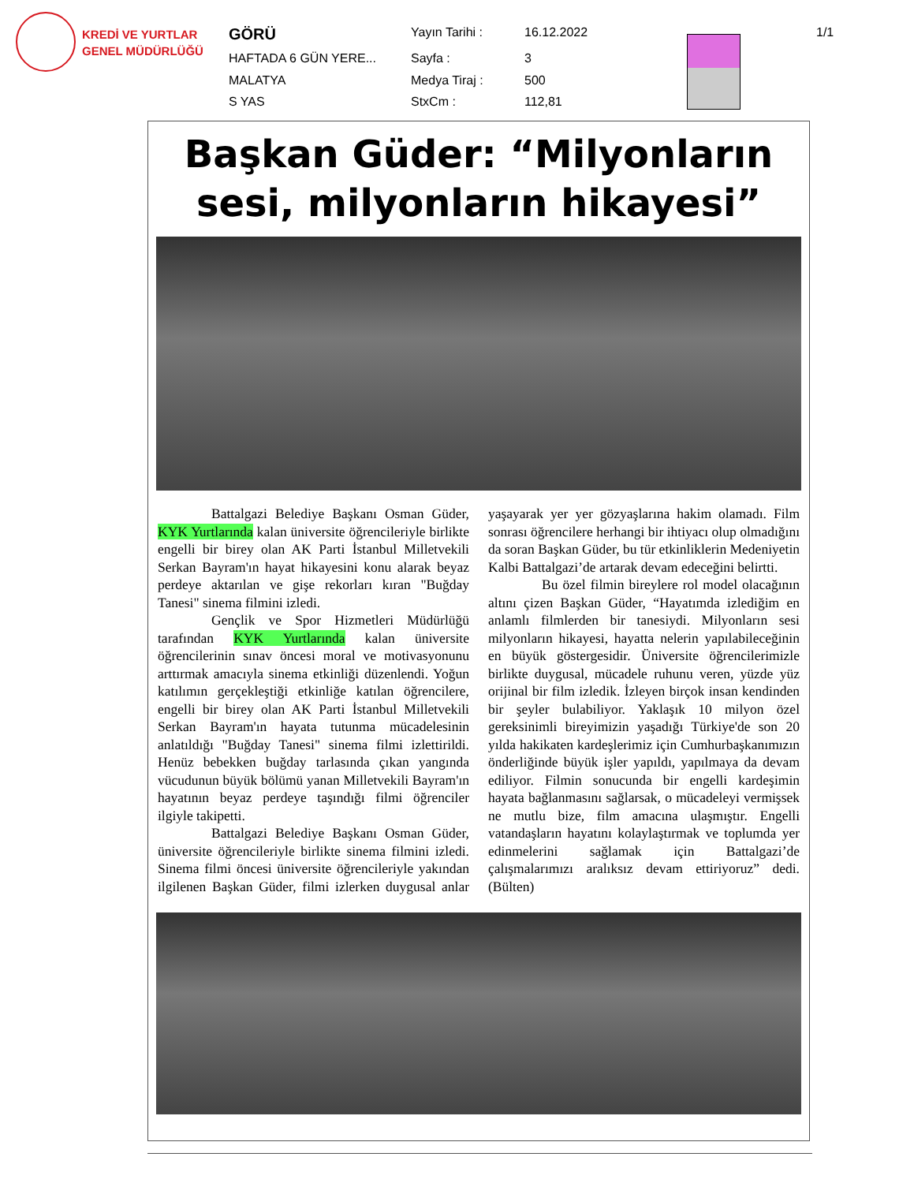KREDİ VE YURTLAR
GENEL MÜDÜRLÜĞÜ
| GÖRÜ | Yayın Tarihi : | 16.12.2022 | | 1/1 |
| HAFTADA 6 GÜN YERE... | Sayfa : | 3 | | |
| MALATYA | Medya Tiraj : | 500 | | |
| S YAS | StxCm : | 112,81 | | |
Başkan Güder: “Milyonların sesi, milyonların hikayesi”
Battalgazi Belediye Başkanı Osman Güder, KYK Yurtlarında kalan üniversite öğrencileriyle birlikte engelli bir birey olan AK Parti İstanbul Milletvekili Serkan Bayram'ın hayat hikayesini konu alarak beyaz perdeye aktarılan ve gişe rekorları kıran "Buğday Tanesi" sinema filmini izledi.
Gençlik ve Spor Hizmetleri Müdürlüğü tarafından KYK Yurtlarında kalan üniversite öğrencilerinin sınav öncesi moral ve motivasyonunu arttırmak amacıyla sinema etkinliği düzenlendi. Yoğun katılımın gerçekleştiği etkinliğe katılan öğrencilere, engelli bir birey olan AK Parti İstanbul Milletvekili Serkan Bayram'ın hayata tutunma mücadelesinin anlatıldığı "Buğday Tanesi" sinema filmi izlettirildi. Henüz bebekken buğday tarlasında çıkan yangında vücudunun büyük bölümü yanan Milletvekili Bayram'ın hayatının beyaz perdeye taşındığı filmi öğrenciler ilgiyle takipetti.
Battalgazi Belediye Başkanı Osman Güder, üniversite öğrencileriyle birlikte sinema filmini izledi. Sinema filmi öncesi üniversite öğrencileriyle yakından ilgilenen Başkan Güder, filmi izlerken duygusal anlar yaşayarak yer yer gözyaşlarına hakim olamadı. Film sonrası öğrencilere herhangi bir ihtiyacı olup olmadığını da soran Başkan Güder, bu tür etkinliklerin Medeniyetin Kalbi Battalgazi’de artarak devam edeceğini belirtti.
Bu özel filmin bireylere rol model olacağının altını çizen Başkan Güder, “Hayatımda izlediğim en anlamlı filmlerden bir tanesiydi. Milyonların sesi milyonların hikayesi, hayatta nelerin yapılabileceğinin en büyük göstergesidir. Üniversite öğrencilerimizle birlikte duygusal, mücadele ruhunu veren, yüzde yüz orijinal bir film izledik. İzleyen birçok insan kendinden bir şeyler bulabiliyor. Yaklaşık 10 milyon özel gereksinimli bireyimizin yaşadığı Türkiye'de son 20 yılda hakikaten kardeşlerimiz için Cumhurbaşkanımızın önderliğinde büyük işler yapıldı, yapılmaya da devam ediliyor. Filmin sonucunda bir engelli kardeşimin hayata bağlanmasını sağlarsak, o mücadeleyi vermişsek ne mutlu bize, film amacına ulaşmıştır. Engelli vatandaşların hayatını kolaylaştırmak ve toplumda yer edinmelerini sağlamak için Battalgazi’de çalışmalarımızı aralıksız devam ettiriyoruz” dedi.(Bülten)